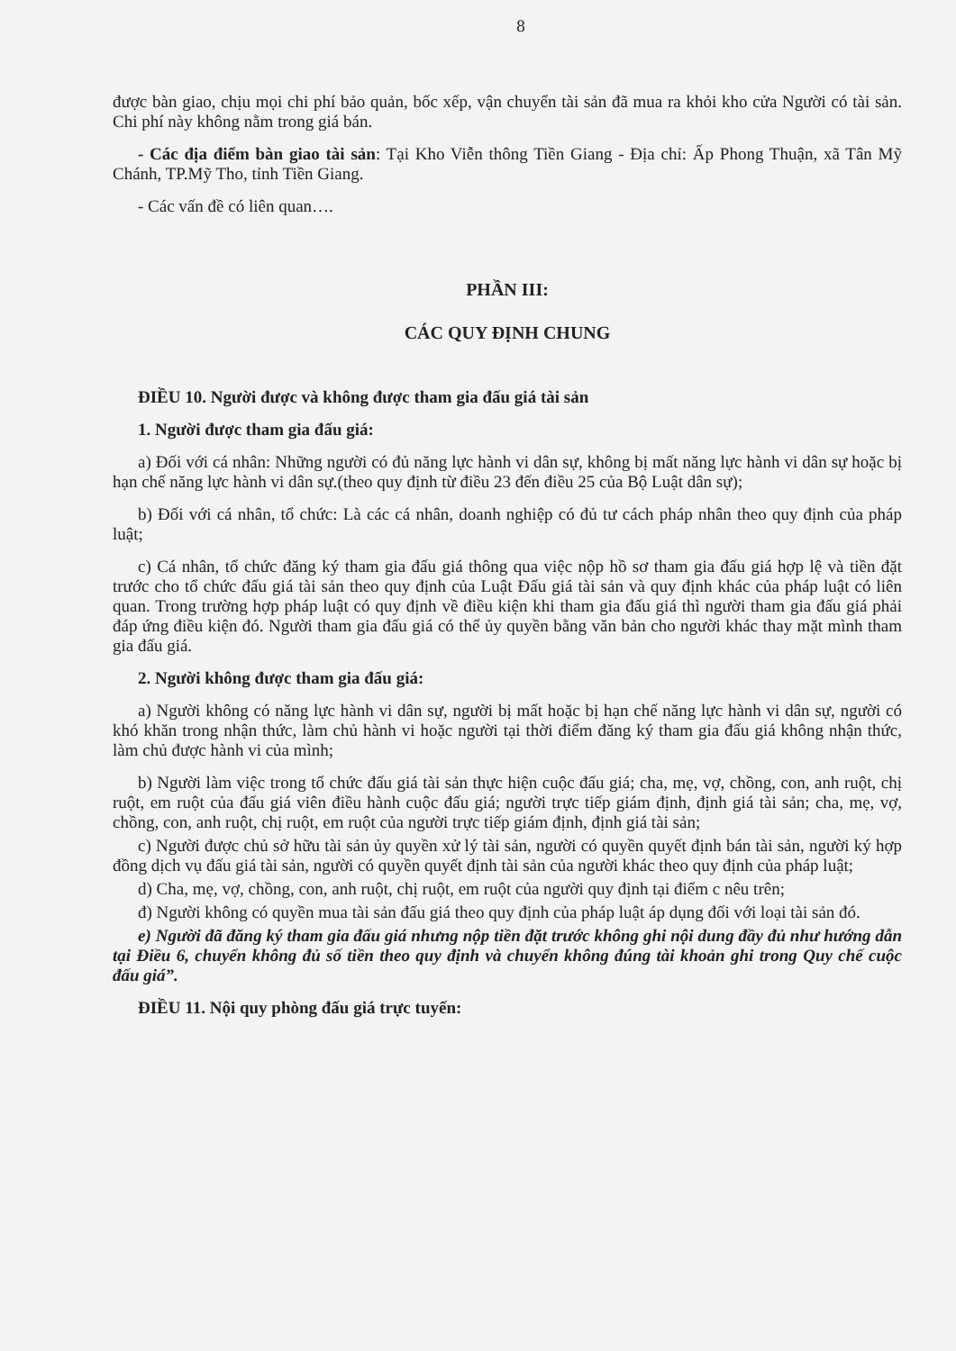8
được bàn giao, chịu mọi chi phí bảo quản, bốc xếp, vận chuyển tài sản đã mua ra khỏi kho cửa Người có tài sản. Chi phí này không nằm trong giá bán.
- Các địa điểm bàn giao tài sản: Tại Kho Viễn thông Tiền Giang - Địa chỉ: Ấp Phong Thuận, xã Tân Mỹ Chánh, TP.Mỹ Tho, tỉnh Tiền Giang.
- Các vấn đề có liên quan….
PHẦN III:
CÁC QUY ĐỊNH CHUNG
ĐIỀU 10. Người được và không được tham gia đấu giá tài sản
1. Người được tham gia đấu giá:
a) Đối với cá nhân: Những người có đủ năng lực hành vi dân sự, không bị mất năng lực hành vi dân sự hoặc bị hạn chế năng lực hành vi dân sự.(theo quy định từ điều 23 đến điều 25 của Bộ Luật dân sự);
b) Đối với cá nhân, tổ chức: Là các cá nhân, doanh nghiệp có đủ tư cách pháp nhân theo quy định của pháp luật;
c) Cá nhân, tổ chức đăng ký tham gia đấu giá thông qua việc nộp hồ sơ tham gia đấu giá hợp lệ và tiền đặt trước cho tổ chức đấu giá tài sản theo quy định của Luật Đấu giá tài sản và quy định khác của pháp luật có liên quan. Trong trường hợp pháp luật có quy định về điều kiện khi tham gia đấu giá thì người tham gia đấu giá phải đáp ứng điều kiện đó. Người tham gia đấu giá có thể ủy quyền bằng văn bản cho người khác thay mặt mình tham gia đấu giá.
2. Người không được tham gia đấu giá:
a) Người không có năng lực hành vi dân sự, người bị mất hoặc bị hạn chế năng lực hành vi dân sự, người có khó khăn trong nhận thức, làm chủ hành vi hoặc người tại thời điểm đăng ký tham gia đấu giá không nhận thức, làm chủ được hành vi của mình;
b) Người làm việc trong tổ chức đấu giá tài sản thực hiện cuộc đấu giá; cha, mẹ, vợ, chồng, con, anh ruột, chị ruột, em ruột của đấu giá viên điều hành cuộc đấu giá; người trực tiếp giám định, định giá tài sản; cha, mẹ, vợ, chồng, con, anh ruột, chị ruột, em ruột của người trực tiếp giám định, định giá tài sản;
c) Người được chủ sở hữu tài sản ủy quyền xử lý tài sản, người có quyền quyết định bán tài sản, người ký hợp đồng dịch vụ đấu giá tài sản, người có quyền quyết định tài sản của người khác theo quy định của pháp luật;
d) Cha, mẹ, vợ, chồng, con, anh ruột, chị ruột, em ruột của người quy định tại điểm c nêu trên;
đ) Người không có quyền mua tài sản đấu giá theo quy định của pháp luật áp dụng đối với loại tài sản đó.
e) Người đã đăng ký tham gia đấu giá nhưng nộp tiền đặt trước không ghi nội dung đầy đủ như hướng dẫn tại Điều 6, chuyển không đủ số tiền theo quy định và chuyển không đúng tài khoản ghi trong Quy chế cuộc đấu giá”.
ĐIỀU 11. Nội quy phòng đấu giá trực tuyến: